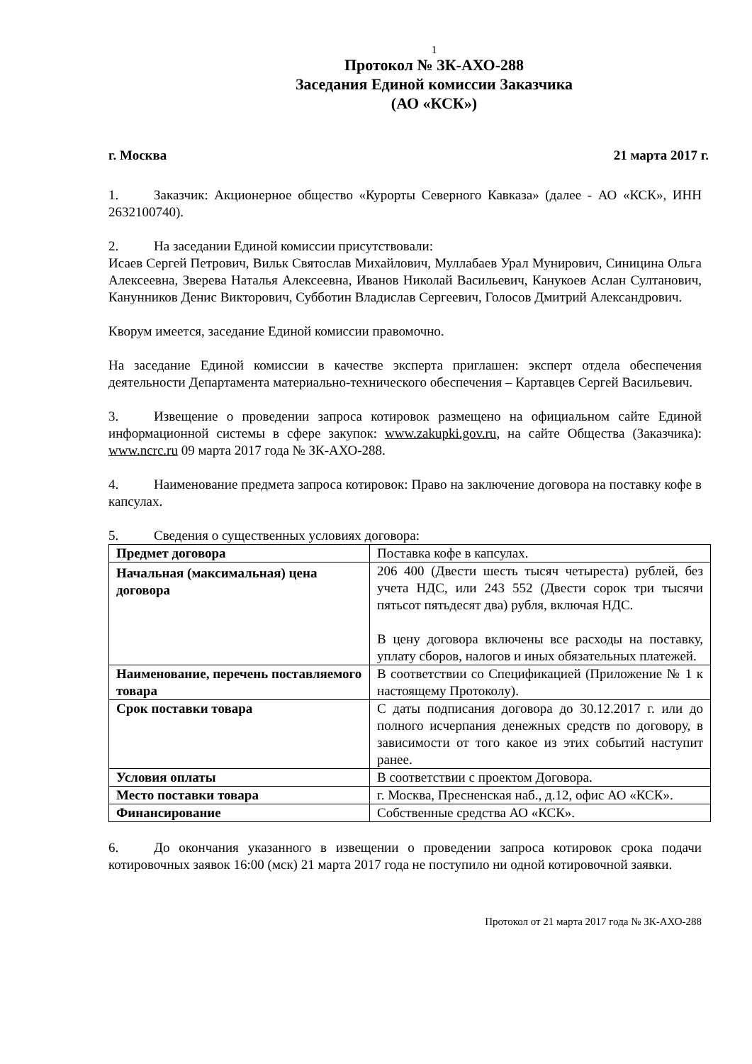1
Протокол № ЗК-АХО-288
Заседания Единой комиссии Заказчика
(АО «КСК»)
г. Москва 21 марта 2017 г.
1. Заказчик: Акционерное общество «Курорты Северного Кавказа» (далее - АО «КСК», ИНН 2632100740).
2. На заседании Единой комиссии присутствовали:
Исаев Сергей Петрович, Вильк Святослав Михайлович, Муллабаев Урал Мунирович, Синицина Ольга Алексеевна, Зверева Наталья Алексеевна, Иванов Николай Васильевич, Канукоев Аслан Султанович, Канунников Денис Викторович, Субботин Владислав Сергеевич, Голосов Дмитрий Александрович.
Кворум имеется, заседание Единой комиссии правомочно.
На заседание Единой комиссии в качестве эксперта приглашен: эксперт отдела обеспечения деятельности Департамента материально-технического обеспечения – Картавцев Сергей Васильевич.
3. Извещение о проведении запроса котировок размещено на официальном сайте Единой информационной системы в сфере закупок: www.zakupki.gov.ru, на сайте Общества (Заказчика): www.ncrc.ru 09 марта 2017 года № ЗК-АХО-288.
4. Наименование предмета запроса котировок: Право на заключение договора на поставку кофе в капсулах.
5. Сведения о существенных условиях договора:
| Предмет договора | Поставка кофе в капсулах. |
| Начальная (максимальная) цена договора | 206 400 (Двести шесть тысяч четыреста) рублей, без учета НДС, или 243 552 (Двести сорок три тысячи пятьсот пятьдесят два) рубля, включая НДС. В цену договора включены все расходы на поставку, уплату сборов, налогов и иных обязательных платежей. |
| Наименование, перечень поставляемого товара | В соответствии со Спецификацией (Приложение № 1 к настоящему Протоколу). |
| Срок поставки товара | С даты подписания договора до 30.12.2017 г. или до полного исчерпания денежных средств по договору, в зависимости от того какое из этих событий наступит ранее. |
| Условия оплаты | В соответствии с проектом Договора. |
| Место поставки товара | г. Москва, Пресненская наб., д.12, офис АО «КСК». |
| Финансирование | Собственные средства АО «КСК». |
6. До окончания указанного в извещении о проведении запроса котировок срока подачи котировочных заявок 16:00 (мск) 21 марта 2017 года не поступило ни одной котировочной заявки.
Протокол от 21 марта 2017 года № ЗК-АХО-288